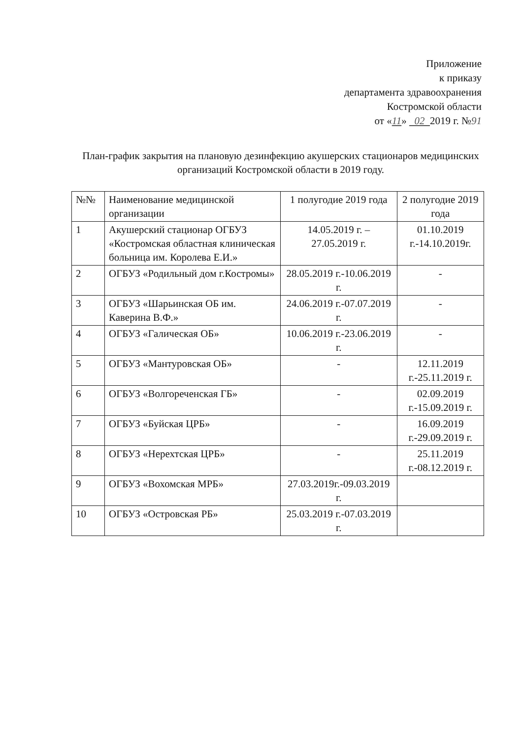Приложение
к приказу
департамента здравоохранения
Костромской области
от «11» 02 2019 г. №91
План-график закрытия на плановую дезинфекцию акушерских стационаров медицинских организаций Костромской области в 2019 году.
| №№ | Наименование медицинской организации | 1 полугодие 2019 года | 2 полугодие 2019 года |
| 1 | Акушерский стационар ОГБУЗ «Костромская областная клиническая больница им. Королева Е.И.» | 14.05.2019 г. – 27.05.2019 г. | 01.10.2019 г.-14.10.2019г. |
| 2 | ОГБУЗ «Родильный дом г.Костромы» | 28.05.2019 г.-10.06.2019 г. | - |
| 3 | ОГБУЗ «Шарьинская ОБ им. Каверина В.Ф.» | 24.06.2019 г.-07.07.2019 г. | - |
| 4 | ОГБУЗ «Галическая ОБ» | 10.06.2019 г.-23.06.2019 г. | - |
| 5 | ОГБУЗ «Мантуровская ОБ» | - | 12.11.2019 г.-25.11.2019 г. |
| 6 | ОГБУЗ «Волгореченская ГБ» | - | 02.09.2019 г.-15.09.2019 г. |
| 7 | ОГБУЗ «Буйская ЦРБ» | - | 16.09.2019 г.-29.09.2019 г. |
| 8 | ОГБУЗ «Нерехтская ЦРБ» | - | 25.11.2019 г.-08.12.2019 г. |
| 9 | ОГБУЗ «Вохомская МРБ» | 27.03.2019г.-09.03.2019 г. | |
| 10 | ОГБУЗ «Островская РБ» | 25.03.2019 г.-07.03.2019 г. | |